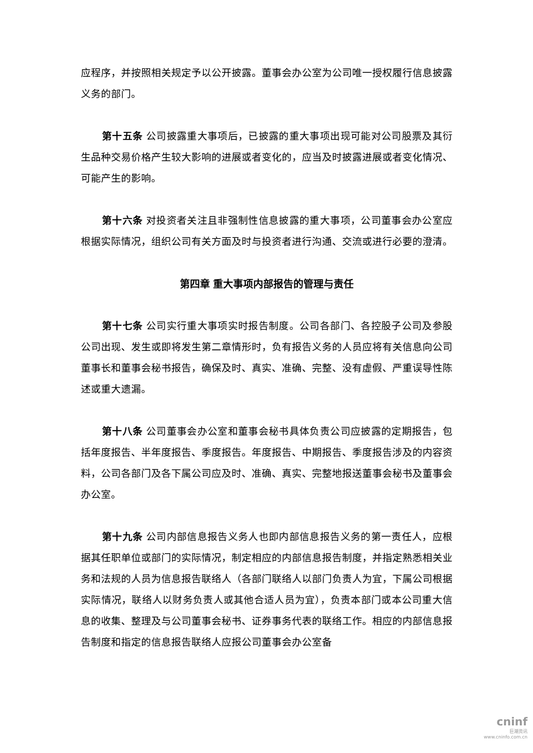应程序，并按照相关规定予以公开披露。董事会办公室为公司唯一授权履行信息披露义务的部门。
第十五条 公司披露重大事项后，已披露的重大事项出现可能对公司股票及其衍生品种交易价格产生较大影响的进展或者变化的，应当及时披露进展或者变化情况、可能产生的影响。
第十六条 对投资者关注且非强制性信息披露的重大事项，公司董事会办公室应根据实际情况，组织公司有关方面及时与投资者进行沟通、交流或进行必要的澄清。
第四章 重大事项内部报告的管理与责任
第十七条 公司实行重大事项实时报告制度。公司各部门、各控股子公司及参股公司出现、发生或即将发生第二章情形时，负有报告义务的人员应将有关信息向公司董事长和董事会秘书报告，确保及时、真实、准确、完整、没有虚假、严重误导性陈述或重大遗漏。
第十八条 公司董事会办公室和董事会秘书具体负责公司应披露的定期报告，包括年度报告、半年度报告、季度报告。年度报告、中期报告、季度报告涉及的内容资料，公司各部门及各下属公司应及时、准确、真实、完整地报送董事会秘书及董事会办公室。
第十九条 公司内部信息报告义务人也即内部信息报告义务的第一责任人，应根据其任职单位或部门的实际情况，制定相应的内部信息报告制度，并指定熟悉相关业务和法规的人员为信息报告联络人（各部门联络人以部门负责人为宜，下属公司根据实际情况，联络人以财务负责人或其他合适人员为宜），负责本部门或本公司重大信息的收集、整理及与公司董事会秘书、证券事务代表的联络工作。相应的内部信息报告制度和指定的信息报告联络人应报公司董事会办公室备
cninf
巨潮资讯
www.cninfo.com.cn